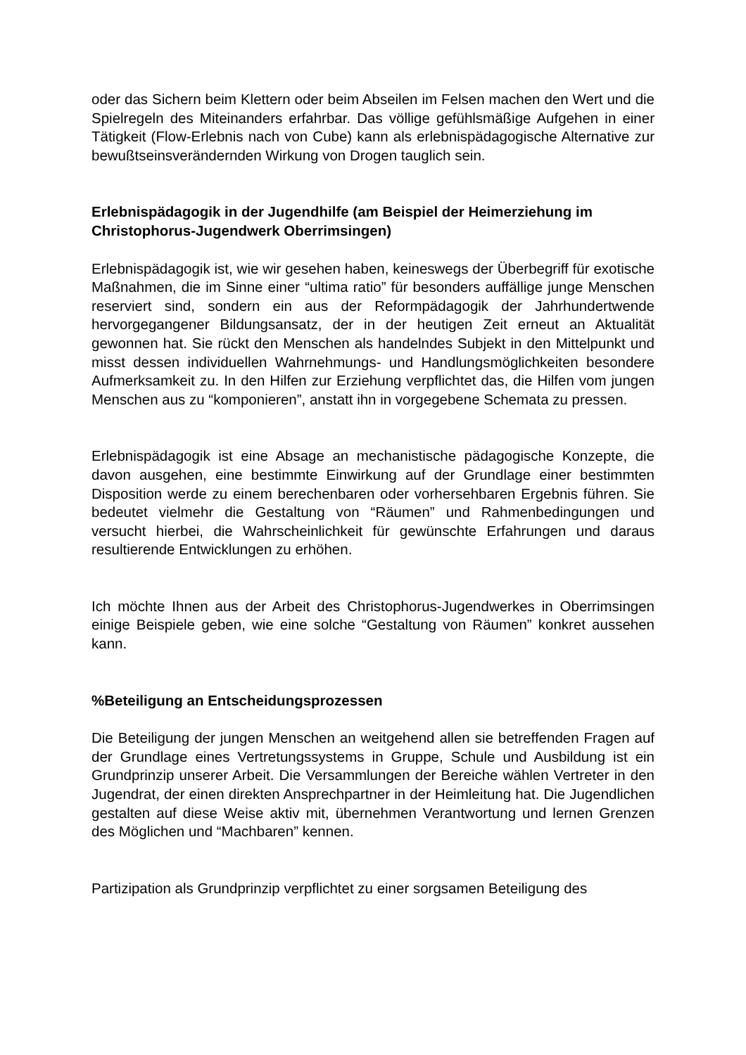oder das Sichern beim Klettern oder beim Abseilen im Felsen machen den Wert und die Spielregeln des Miteinanders erfahrbar. Das völlige gefühlsmäßige Aufgehen in einer Tätigkeit (Flow-Erlebnis nach von Cube) kann als erlebnispädagogische Alternative zur bewußtseinsverändernden Wirkung von Drogen tauglich sein.
Erlebnispädagogik in der Jugendhilfe (am Beispiel der Heimerziehung im Christophorus-Jugendwerk Oberrimsingen)
Erlebnispädagogik ist, wie wir gesehen haben, keineswegs der Überbegriff für exotische Maßnahmen, die im Sinne einer “ultima ratio” für besonders auffällige junge Menschen reserviert sind, sondern ein aus der Reformpädagogik der Jahrhundertwende hervorgegangener Bildungsansatz, der in der heutigen Zeit erneut an Aktualität gewonnen hat. Sie rückt den Menschen als handelndes Subjekt in den Mittelpunkt und misst dessen individuellen Wahrnehmungs- und Handlungsmöglichkeiten besondere Aufmerksamkeit zu. In den Hilfen zur Erziehung verpflichtet das, die Hilfen vom jungen Menschen aus zu “komponieren”, anstatt ihn in vorgegebene Schemata zu pressen.
Erlebnispädagogik ist eine Absage an mechanistische pädagogische Konzepte, die davon ausgehen, eine bestimmte Einwirkung auf der Grundlage einer bestimmten Disposition werde zu einem berechenbaren oder vorhersehbaren Ergebnis führen. Sie bedeutet vielmehr die Gestaltung von “Räumen” und Rahmenbedingungen und versucht hierbei, die Wahrscheinlichkeit für gewünschte Erfahrungen und daraus resultierende Entwicklungen zu erhöhen.
Ich möchte Ihnen aus der Arbeit des Christophorus-Jugendwerkes in Oberrimsingen einige Beispiele geben, wie eine solche “Gestaltung von Räumen” konkret aussehen kann.
%Beteiligung an Entscheidungsprozessen
Die Beteiligung der jungen Menschen an weitgehend allen sie betreffenden Fragen auf der Grundlage eines Vertretungssystems in Gruppe, Schule und Ausbildung ist ein Grundprinzip unserer Arbeit. Die Versammlungen der Bereiche wählen Vertreter in den Jugendrat, der einen direkten Ansprechpartner in der Heimleitung hat. Die Jugendlichen gestalten auf diese Weise aktiv mit, übernehmen Verantwortung und lernen Grenzen des Möglichen und “Machbaren” kennen.
Partizipation als Grundprinzip verpflichtet zu einer sorgsamen Beteiligung des